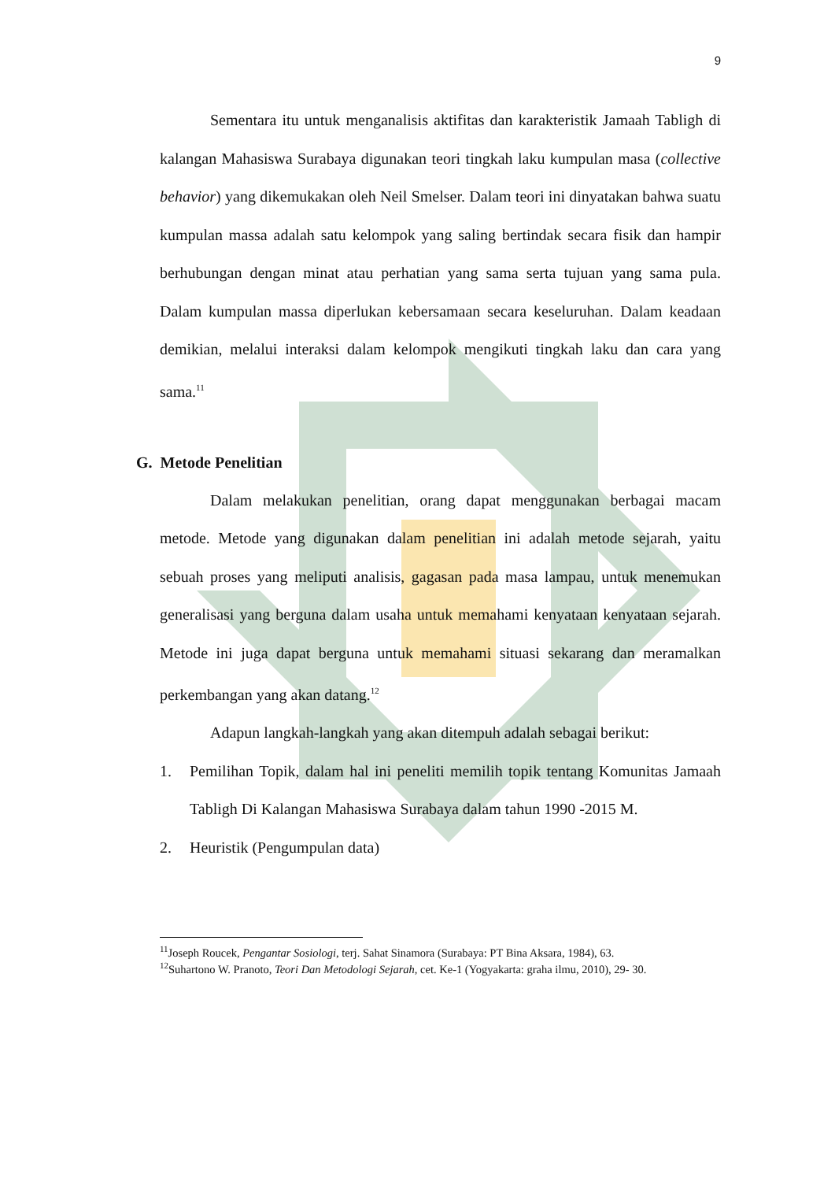9
Sementara itu untuk menganalisis aktifitas dan karakteristik Jamaah Tabligh di kalangan Mahasiswa Surabaya digunakan teori tingkah laku kumpulan masa (collective behavior) yang dikemukakan oleh Neil Smelser. Dalam teori ini dinyatakan bahwa suatu kumpulan massa adalah satu kelompok yang saling bertindak secara fisik dan hampir berhubungan dengan minat atau perhatian yang sama serta tujuan yang sama pula. Dalam kumpulan massa diperlukan kebersamaan secara keseluruhan. Dalam keadaan demikian, melalui interaksi dalam kelompok mengikuti tingkah laku dan cara yang sama.<sup>11</sup>
G. Metode Penelitian
Dalam melakukan penelitian, orang dapat menggunakan berbagai macam metode. Metode yang digunakan dalam penelitian ini adalah metode sejarah, yaitu sebuah proses yang meliputi analisis, gagasan pada masa lampau, untuk menemukan generalisasi yang berguna dalam usaha untuk memahami kenyataan kenyataan sejarah. Metode ini juga dapat berguna untuk memahami situasi sekarang dan meramalkan perkembangan yang akan datang.<sup>12</sup>
Adapun langkah-langkah yang akan ditempuh adalah sebagai berikut:
1. Pemilihan Topik, dalam hal ini peneliti memilih topik tentang Komunitas Jamaah Tabligh Di Kalangan Mahasiswa Surabaya dalam tahun 1990 -2015 M.
2. Heuristik (Pengumpulan data)
<sup>11</sup> Joseph Roucek, Pengantar Sosiologi, terj. Sahat Sinamora (Surabaya: PT Bina Aksara, 1984), 63.
<sup>12</sup> Suhartono W. Pranoto, Teori Dan Metodologi Sejarah, cet. Ke-1 (Yogyakarta: graha ilmu, 2010), 29- 30.